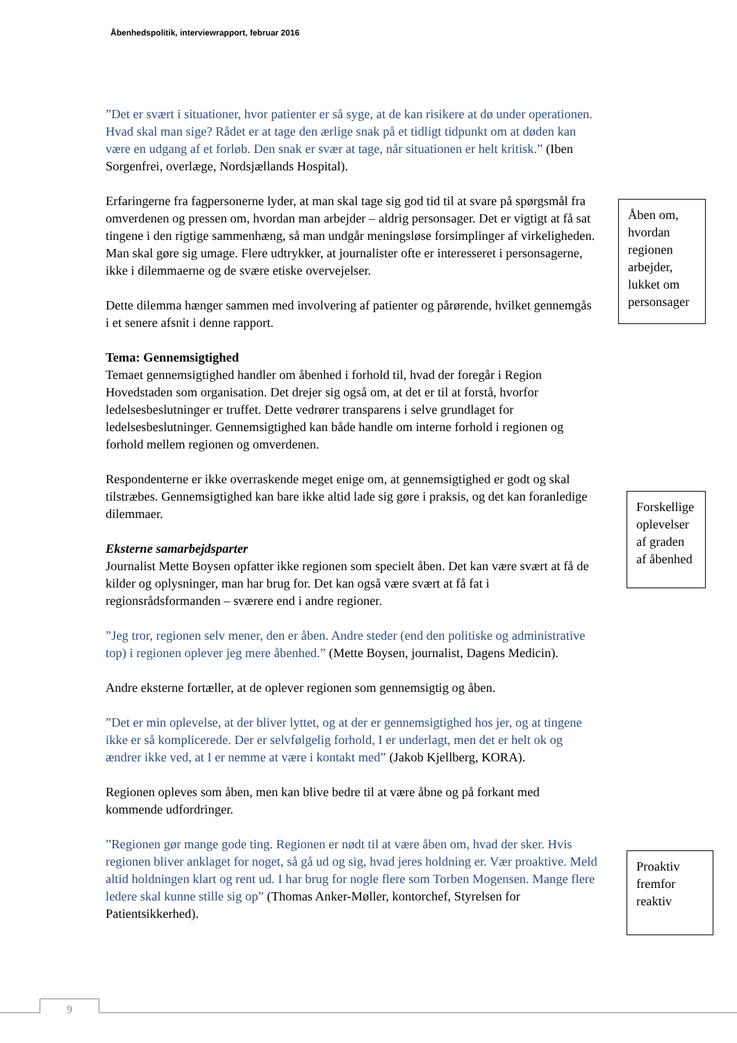Åbenhedspolitik, interviewrapport, februar 2016
”Det er svært i situationer, hvor patienter er så syge, at de kan risikere at dø under operationen. Hvad skal man sige? Rådet er at tage den ærlige snak på et tidligt tidpunkt om at døden kan være en udgang af et forløb. Den snak er svær at tage, når situationen er helt kritisk.” (Iben Sorgenfrei, overlæge, Nordsjællands Hospital).
Erfaringerne fra fagpersonerne lyder, at man skal tage sig god tid til at svare på spørgsmål fra omverdenen og pressen om, hvordan man arbejder – aldrig personsager. Det er vigtigt at få sat tingene i den rigtige sammenhæng, så man undgår meningsløse forsimplinger af virkeligheden. Man skal gøre sig umage. Flere udtrykker, at journalister ofte er interesseret i personsagerne, ikke i dilemmaerne og de svære etiske overvejelser.
Dette dilemma hænger sammen med involvering af patienter og pårørende, hvilket gennemgås i et senere afsnit i denne rapport.
Tema: Gennemsigtighed
Temaet gennemsigtighed handler om åbenhed i forhold til, hvad der foregår i Region Hovedstaden som organisation. Det drejer sig også om, at det er til at forstå, hvorfor ledelsesbeslutninger er truffet. Dette vedrører transparens i selve grundlaget for ledelsesbeslutninger. Gennemsigtighed kan både handle om interne forhold i regionen og forhold mellem regionen og omverdenen.
Respondenterne er ikke overraskende meget enige om, at gennemsigtighed er godt og skal tilstræbes. Gennemsigtighed kan bare ikke altid lade sig gøre i praksis, og det kan foranledige dilemmaer.
Eksterne samarbejdsparter
Journalist Mette Boysen opfatter ikke regionen som specielt åben. Det kan være svært at få de kilder og oplysninger, man har brug for. Det kan også være svært at få fat i regionsrådsformanden – sværere end i andre regioner.
”Jeg tror, regionen selv mener, den er åben. Andre steder (end den politiske og administrative top) i regionen oplever jeg mere åbenhed.” (Mette Boysen, journalist, Dagens Medicin).
Andre eksterne fortæller, at de oplever regionen som gennemsigtig og åben.
”Det er min oplevelse, at der bliver lyttet, og at der er gennemsigtighed hos jer, og at tingene ikke er så komplicerede. Der er selvfølgelig forhold, I er underlagt, men det er helt ok og ændrer ikke ved, at I er nemme at være i kontakt med” (Jakob Kjellberg, KORA).
Regionen opleves som åben, men kan blive bedre til at være åbne og på forkant med kommende udfordringer.
”Regionen gør mange gode ting. Regionen er nødt til at være åben om, hvad der sker. Hvis regionen bliver anklaget for noget, så gå ud og sig, hvad jeres holdning er. Vær proaktive. Meld altid holdningen klart og rent ud. I har brug for nogle flere som Torben Mogensen. Mange flere ledere skal kunne stille sig op” (Thomas Anker-Møller, kontorchef, Styrelsen for Patientsikkerhed).
Åben om, hvordan regionen arbejder, lukket om personsager
Forskellige oplevelser af graden af åbenhed
Proaktiv fremfor reaktiv
9